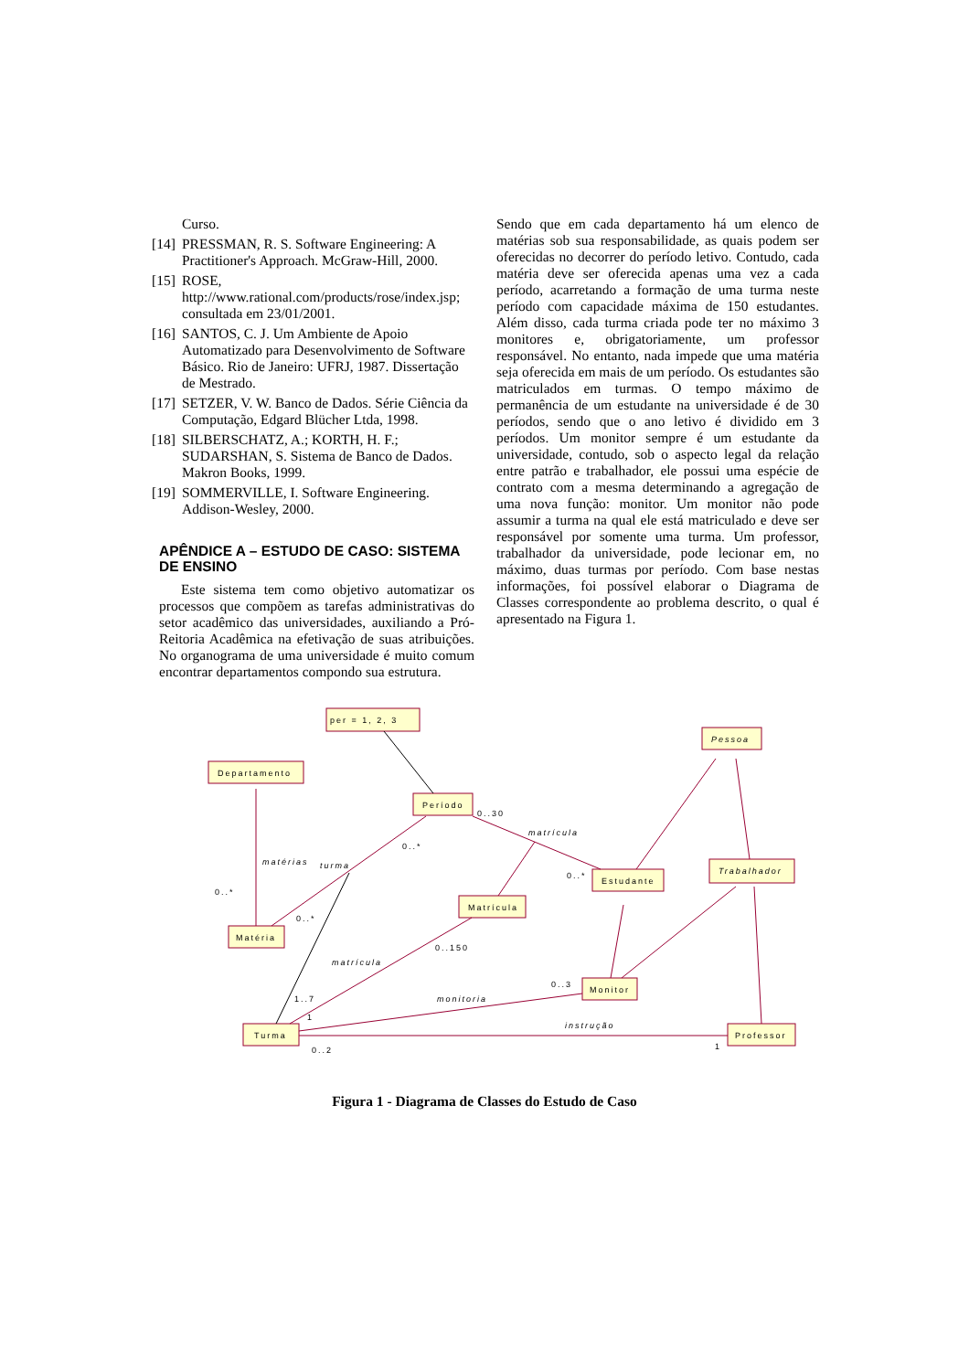Curso.
[14] PRESSMAN, R. S. Software Engineering: A Practitioner's Approach. McGraw-Hill, 2000.
[15] ROSE, http://www.rational.com/products/rose/index.jsp; consultada em 23/01/2001.
[16] SANTOS, C. J. Um Ambiente de Apoio Automatizado para Desenvolvimento de Software Básico. Rio de Janeiro: UFRJ, 1987. Dissertação de Mestrado.
[17] SETZER, V. W. Banco de Dados. Série Ciência da Computação, Edgard Blücher Ltda, 1998.
[18] SILBERSCHATZ, A.; KORTH, H. F.; SUDARSHAN, S. Sistema de Banco de Dados. Makron Books, 1999.
[19] SOMMERVILLE, I. Software Engineering. Addison-Wesley, 2000.
APÊNDICE A – ESTUDO DE CASO: SISTEMA DE ENSINO
Este sistema tem como objetivo automatizar os processos que compõem as tarefas administrativas do setor acadêmico das universidades, auxiliando a Pró-Reitoria Acadêmica na efetivação de suas atribuições. No organograma de uma universidade é muito comum encontrar departamentos compondo sua estrutura.
Sendo que em cada departamento há um elenco de matérias sob sua responsabilidade, as quais podem ser oferecidas no decorrer do período letivo. Contudo, cada matéria deve ser oferecida apenas uma vez a cada período, acarretando a formação de uma turma neste período com capacidade máxima de 150 estudantes. Além disso, cada turma criada pode ter no máximo 3 monitores e, obrigatoriamente, um professor responsável. No entanto, nada impede que uma matéria seja oferecida em mais de um período. Os estudantes são matriculados em turmas. O tempo máximo de permanência de um estudante na universidade é de 30 períodos, sendo que o ano letivo é dividido em 3 períodos. Um monitor sempre é um estudante da universidade, contudo, sob o aspecto legal da relação entre patrão e trabalhador, ele possui uma espécie de contrato com a mesma determinando a agregação de uma nova função: monitor. Um monitor não pode assumir a turma na qual ele está matriculado e deve ser responsável por somente uma turma. Um professor, trabalhador da universidade, pode lecionar em, no máximo, duas turmas por período. Com base nestas informações, foi possível elaborar o Diagrama de Classes correspondente ao problema descrito, o qual é apresentado na Figura 1.
per = 1, 2, 3
Departamento
Período
Pessoa
Estudante
Trabalhador
Matrícula
Matéria
Monitor
Turma
Professor
0..30
matrícula
0..*
matérias
turma
0..*
0..*
0..*
0..150
matrícula
0..3
1..7
monitoria
1
instrução
0..2
1
Figura 1 - Diagrama de Classes do Estudo de Caso